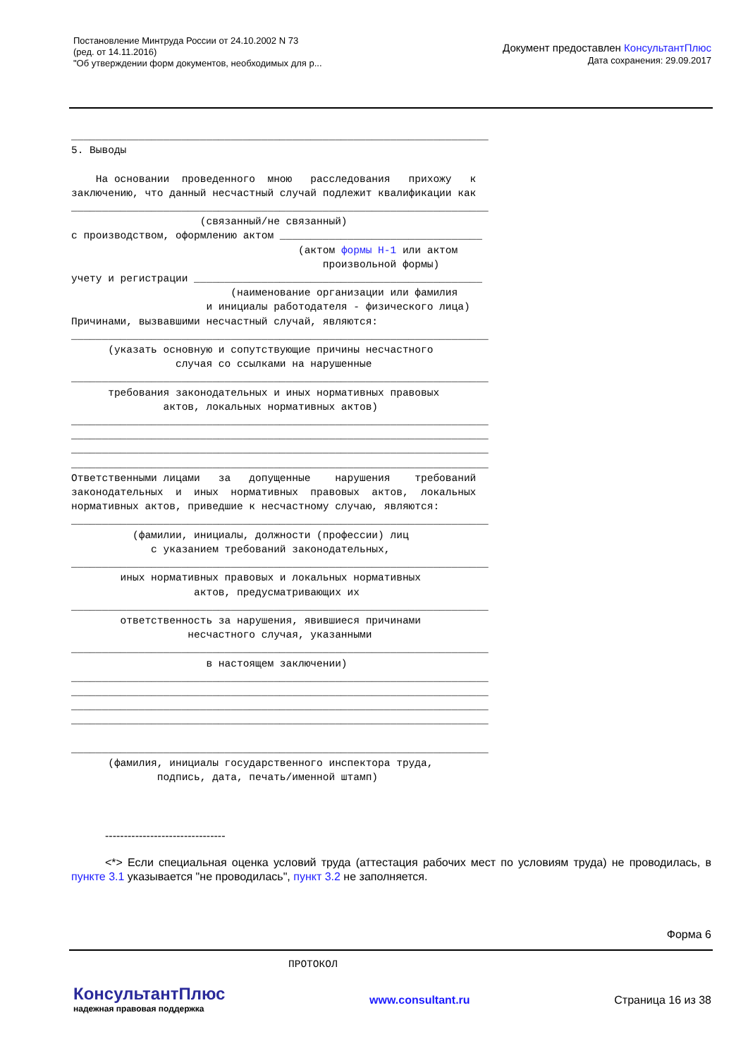Постановление Минтруда России от 24.10.2002 N 73
(ред. от 14.11.2016)
"Об утверждении форм документов, необходимых для р...
Документ предоставлен КонсультантПлюс
Дата сохранения: 29.09.2017
____________________________________________________________________
5. Выводы

    На основании  проведенного  мною   расследования   прихожу   к
заключению, что данный несчастный случай подлежит квалификации как
____________________________________________________________________
                     (связанный/не связанный)
с производством, оформлению актом _________________________________
                                     (актом формы Н-1 или актом
                                         произвольной формы)
учету и регистрации _______________________________________________
                          (наименование организации или фамилия
                      и инициалы работодателя - физического лица)
Причинами, вызвавшими несчастный случай, являются:
____________________________________________________________________
      (указать основную и сопутствующие причины несчастного
                 случая со ссылками на нарушенные
____________________________________________________________________
      требования законодательных и иных нормативных правовых
               актов, локальных нормативных актов)
____________________________________________________________________
____________________________________________________________________
____________________________________________________________________
____________________________________________________________________
Ответственными лицами   за   допущенные    нарушения    требований
законодательных  и  иных  нормативных  правовых  актов,  локальных
нормативных актов, приведшие к несчастному случаю, являются:
____________________________________________________________________
          (фамилии, инициалы, должности (профессии) лиц
             с указанием требований законодательных,
____________________________________________________________________
        иных нормативных правовых и локальных нормативных
                    актов, предусматривающих их
____________________________________________________________________
        ответственность за нарушения, явившиеся причинами
                   несчастного случая, указанными
____________________________________________________________________
                      в настоящем заключении)
____________________________________________________________________
____________________________________________________________________
____________________________________________________________________
____________________________________________________________________

____________________________________________________________________
      (фамилия, инициалы государственного инспектора труда,
              подпись, дата, печать/именной штамп)
--------------------------------
<*> Если специальная оценка условий труда (аттестация рабочих мест по условиям труда) не проводилась, в пункте 3.1 указывается "не проводилась", пункт 3.2 не заполняется.
Форма 6
ПРОТОКОЛ
КонсультантПлюс
надежная правовая поддержка
www.consultant.ru Страница 16 из 38